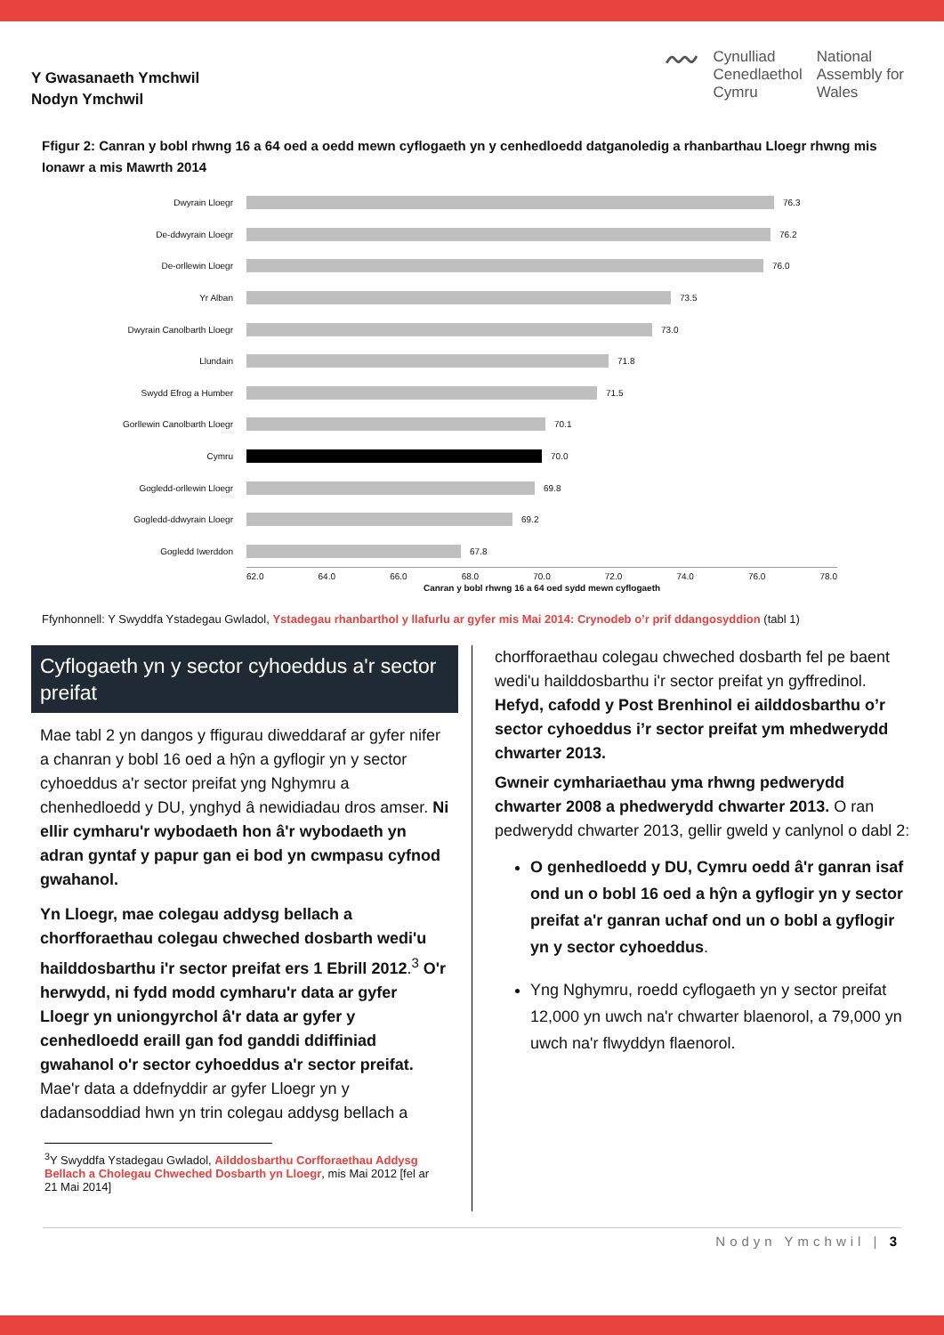Y Gwasanaeth Ymchwil
Nodyn Ymchwil
〰
Cynulliad
Cenedlaethol
Cymru
National
Assembly for
Wales
Ffigur 2: Canran y bobl rhwng 16 a 64 oed a oedd mewn cyflogaeth yn y cenhedloedd datganoledig a rhanbarthau Lloegr rhwng mis Ionawr a mis Mawrth 2014
Dwyrain Lloegr 76.3
De-ddwyrain Lloegr 76.2
De-orllewin Lloegr 76.0
Yr Alban 73.5
Dwyrain Canolbarth Lloegr 73.0
Llundain 71.8
Swydd Efrog a Humber 71.5
Gorllewin Canolbarth Lloegr 70.1
Cymru 70.0
Gogledd-orllewin Lloegr 69.8
Gogledd-ddwyrain Lloegr 69.2
Gogledd Iwerddon 67.8
62.0 64.0 66.0 68.0 70.0 72.0 74.0 76.0 78.0
Canran y bobl rhwng 16 a 64 oed sydd mewn cyflogaeth
Ffynhonnell: Y Swyddfa Ystadegau Gwladol, Ystadegau rhanbarthol y llafurlu ar gyfer mis Mai 2014: Crynodeb o’r prif ddangosyddion (tabl 1)
Cyflogaeth yn y sector cyhoeddus a'r sector preifat
Mae tabl 2 yn dangos y ffigurau diweddaraf ar gyfer nifer a chanran y bobl 16 oed a hŷn a gyflogir yn y sector cyhoeddus a'r sector preifat yng Nghymru a chenhedloedd y DU, ynghyd â newidiadau dros amser. Ni ellir cymharu'r wybodaeth hon â'r wybodaeth yn adran gyntaf y papur gan ei bod yn cwmpasu cyfnod gwahanol.
Yn Lloegr, mae colegau addysg bellach a chorfforaethau colegau chweched dosbarth wedi'u hailddosbarthu i'r sector preifat ers 1 Ebrill 2012.<sup>3</sup> O'r herwydd, ni fydd modd cymharu'r data ar gyfer Lloegr yn uniongyrchol â'r data ar gyfer y cenhedloedd eraill gan fod ganddi ddiffiniad gwahanol o'r sector cyhoeddus a'r sector preifat. Mae'r data a ddefnyddir ar gyfer Lloegr yn y dadansoddiad hwn yn trin colegau addysg bellach a
<sup>3</sup> Y Swyddfa Ystadegau Gwladol, Ailddosbarthu Corfforaethau Addysg Bellach a Cholegau Chweched Dosbarth yn Lloegr, mis Mai 2012 [fel ar 21 Mai 2014]
chorfforaethau colegau chweched dosbarth fel pe baent wedi'u hailddosbarthu i'r sector preifat yn gyffredinol. Hefyd, cafodd y Post Brenhinol ei ailddosbarthu o’r sector cyhoeddus i’r sector preifat ym mhedwerydd chwarter 2013.
Gwneir cymhariaethau yma rhwng pedwerydd chwarter 2008 a phedwerydd chwarter 2013. O ran pedwerydd chwarter 2013, gellir gweld y canlynol o dabl 2:
O genhedloedd y DU, Cymru oedd â'r ganran isaf ond un o bobl 16 oed a hŷn a gyflogir yn y sector preifat a'r ganran uchaf ond un o bobl a gyflogir yn y sector cyhoeddus.
Yng Nghymru, roedd cyflogaeth yn y sector preifat 12,000 yn uwch na'r chwarter blaenorol, a 79,000 yn uwch na'r flwyddyn flaenorol.
Nodyn Ymchwil | 3